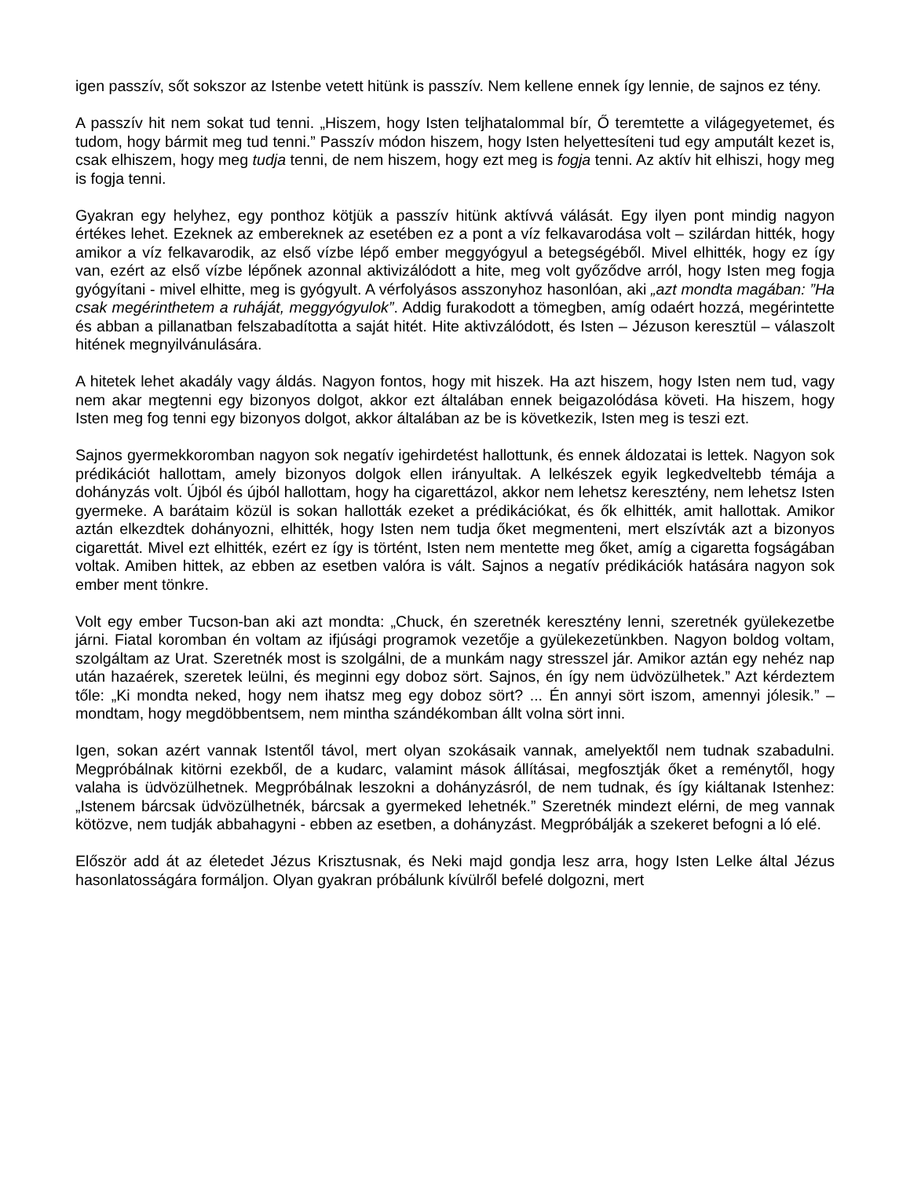igen passzív, sőt sokszor az Istenbe vetett hitünk is passzív. Nem kellene ennek így lennie, de sajnos ez tény.
A passzív hit nem sokat tud tenni. „Hiszem, hogy Isten teljhatalommal bír, Ő teremtette a világegyetemet, és tudom, hogy bármit meg tud tenni.” Passzív módon hiszem, hogy Isten helyettesíteni tud egy amputált kezet is, csak elhiszem, hogy meg tudja tenni, de nem hiszem, hogy ezt meg is fogja tenni. Az aktív hit elhiszi, hogy meg is fogja tenni.
Gyakran egy helyhez, egy ponthoz kötjük a passzív hitünk aktívvá válását. Egy ilyen pont mindig nagyon értékes lehet. Ezeknek az embereknek az esetében ez a pont a víz felkavarodása volt – szilárdan hitték, hogy amikor a víz felkavarodik, az első vízbe lépő ember meggyógyul a betegségéből. Mivel elhitték, hogy ez így van, ezért az első vízbe lépőnek azonnal aktivizálódott a hite, meg volt győződve arról, hogy Isten meg fogja gyógyítani - mivel elhitte, meg is gyógyult. A vérfolyásos asszonyhoz hasonlóan, aki „azt mondta magában: ”Ha csak megérinthetem a ruháját, meggyógyulok”. Addig furakodott a tömegben, amíg odaért hozzá, megérintette és abban a pillanatban felszabadította a saját hitét. Hite aktivzálódott, és Isten – Jézuson keresztül – válaszolt hitének megnyilvánulására.
A hitetek lehet akadály vagy áldás. Nagyon fontos, hogy mit hiszek. Ha azt hiszem, hogy Isten nem tud, vagy nem akar megtenni egy bizonyos dolgot, akkor ezt általában ennek beigazolódása követi. Ha hiszem, hogy Isten meg fog tenni egy bizonyos dolgot, akkor általában az be is következik, Isten meg is teszi ezt.
Sajnos gyermekkoromban nagyon sok negatív igehirdetést hallottunk, és ennek áldozatai is lettek. Nagyon sok prédikációt hallottam, amely bizonyos dolgok ellen irányultak. A lelkészek egyik legkedveltebb témája a dohányzás volt. Újból és újból hallottam, hogy ha cigarettázol, akkor nem lehetsz keresztény, nem lehetsz Isten gyermeke. A barátaim közül is sokan hallották ezeket a prédikációkat, és ők elhitték, amit hallottak. Amikor aztán elkezdtek dohányozni, elhitték, hogy Isten nem tudja őket megmenteni, mert elszívták azt a bizonyos cigarettát. Mivel ezt elhitték, ezért ez így is történt, Isten nem mentette meg őket, amíg a cigaretta fogságában voltak. Amiben hittek, az ebben az esetben valóra is vált. Sajnos a negatív prédikációk hatására nagyon sok ember ment tönkre.
Volt egy ember Tucson-ban aki azt mondta: „Chuck, én szeretnék keresztény lenni, szeretnék gyülekezetbe járni. Fiatal koromban én voltam az ifjúsági programok vezetője a gyülekezetünkben. Nagyon boldog voltam, szolgáltam az Urat. Szeretnék most is szolgálni, de a munkám nagy stresszel jár. Amikor aztán egy nehéz nap után hazaérek, szeretek leülni, és meginni egy doboz sört. Sajnos, én így nem üdvözülhetek.” Azt kérdeztem tőle: „Ki mondta neked, hogy nem ihatsz meg egy doboz sört? ... Én annyi sört iszom, amennyi jólesik.” – mondtam, hogy megdöbbentsem, nem mintha szándékomban állt volna sört inni.
Igen, sokan azért vannak Istentől távol, mert olyan szokásaik vannak, amelyektől nem tudnak szabadulni. Megpróbálnak kitörni ezekből, de a kudarc, valamint mások állításai, megfosztják őket a reménytől, hogy valaha is üdvözülhetnek. Megpróbálnak leszokni a dohányzásról, de nem tudnak, és így kiáltanak Istenhez: „Istenem bárcsak üdvözülhetnék, bárcsak a gyermeked lehetnék.” Szeretnék mindezt elérni, de meg vannak kötözve, nem tudják abbahagyni - ebben az esetben, a dohányzást. Megpróbálják a szekeret befogni a ló elé.
Először add át az életedet Jézus Krisztusnak, és Neki majd gondja lesz arra, hogy Isten Lelke által Jézus hasonlatosságára formáljon. Olyan gyakran próbálunk kívülről befelé dolgozni, mert